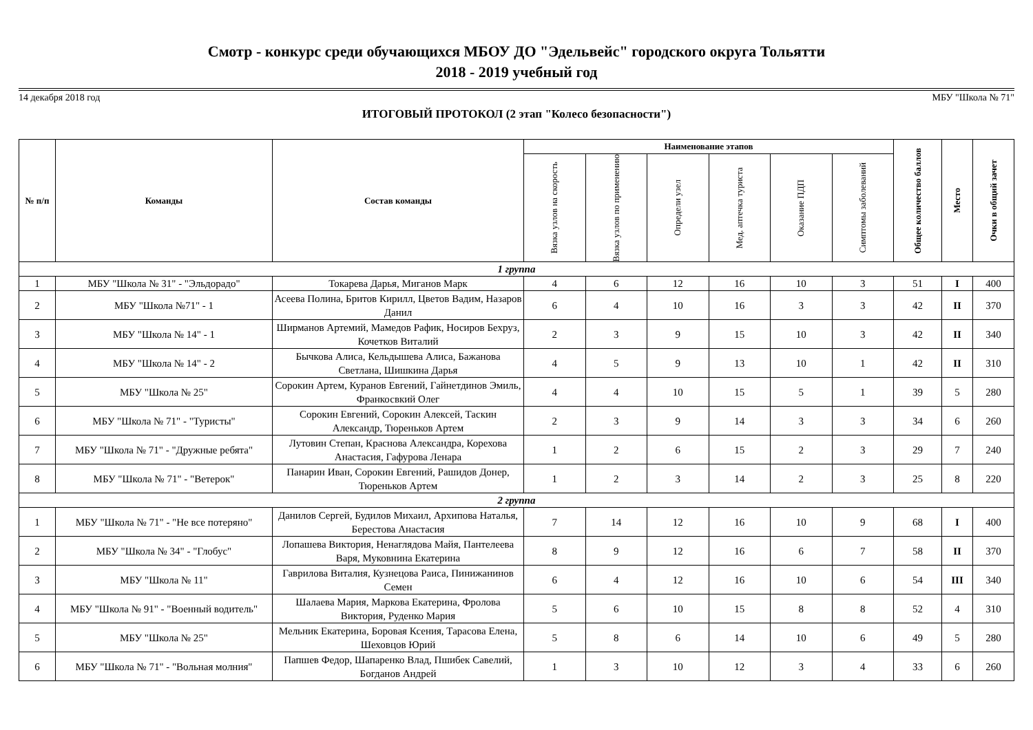Смотр - конкурс среди обучающихся МБОУ ДО "Эдельвейс" городского округа Тольятти
2018 - 2019 учебный год
14 декабря 2018 год МБУ "Школа № 71"
ИТОГОВЫЙ ПРОТОКОЛ (2 этап "Колесо безопасности")
| № п/п | Команды | Состав команды | Наименование этапов | | | | | | Общее количество баллов | Место | Очки в общий зачет |
| --- | --- | --- | --- | --- | --- | --- | --- | --- | --- | --- | --- |
| | | | Вязка узлов на скорость | Вязка узлов по применению | Определи узел | Мед. аптечка туриста | Оказание ПДП | Симптомы заболеваний | | | |
| 1 группа | | | | | | | | | | | |
| 1 | МБУ "Школа № 31" - "Эльдорадо" | Токарева Дарья, Миганов Марк | 4 | 6 | 12 | 16 | 10 | 3 | 51 | I | 400 |
| 2 | МБУ "Школа №71" - 1 | Асеева Полина, Бритов Кирилл, Цветов Вадим, Назаров Данил | 6 | 4 | 10 | 16 | 3 | 3 | 42 | II | 370 |
| 3 | МБУ "Школа № 14" - 1 | Ширманов Артемий, Мамедов Рафик, Носиров Бехруз, Кочетков Виталий | 2 | 3 | 9 | 15 | 10 | 3 | 42 | II | 340 |
| 4 | МБУ "Школа № 14" - 2 | Бычкова Алиса, Кельдышева Алиса, Бажанова Светлана, Шишкина Дарья | 4 | 5 | 9 | 13 | 10 | 1 | 42 | II | 310 |
| 5 | МБУ "Школа № 25" | Сорокин Артем, Куранов Евгений, Гайнетдинов Эмиль, Франкосвкий Олег | 4 | 4 | 10 | 15 | 5 | 1 | 39 | 5 | 280 |
| 6 | МБУ "Школа № 71" - "Туристы" | Сорокин Евгений, Сорокин Алексей, Таскин Александр, Тюреньков Артем | 2 | 3 | 9 | 14 | 3 | 3 | 34 | 6 | 260 |
| 7 | МБУ "Школа № 71" - "Дружные ребята" | Лутовин Степан, Краснова Александра, Корехова Анастасия, Гафурова Ленара | 1 | 2 | 6 | 15 | 2 | 3 | 29 | 7 | 240 |
| 8 | МБУ "Школа № 71" - "Ветерок" | Панарин Иван, Сорокин Евгений, Рашидов Донер, Тюреньков Артем | 1 | 2 | 3 | 14 | 2 | 3 | 25 | 8 | 220 |
| 2 группа | | | | | | | | | | | |
| 1 | МБУ "Школа № 71" - "Не все потеряно" | Данилов Сергей, Будилов Михаил, Архипова Наталья, Берестова Анастасия | 7 | 14 | 12 | 16 | 10 | 9 | 68 | I | 400 |
| 2 | МБУ "Школа № 34" - "Глобус" | Лопашева Виктория, Ненаглядова Майя, Пантелеева Варя, Муковнина Екатерина | 8 | 9 | 12 | 16 | 6 | 7 | 58 | II | 370 |
| 3 | МБУ "Школа № 11" | Гаврилова Виталия, Кузнецова Раиса, Пинижанинов Семен | 6 | 4 | 12 | 16 | 10 | 6 | 54 | III | 340 |
| 4 | МБУ "Школа № 91" - "Военный водитель" | Шалаева Мария, Маркова Екатерина, Фролова Виктория, Руденко Мария | 5 | 6 | 10 | 15 | 8 | 8 | 52 | 4 | 310 |
| 5 | МБУ "Школа № 25" | Мельник Екатерина, Боровая Ксения, Тарасова Елена, Шеховцов Юрий | 5 | 8 | 6 | 14 | 10 | 6 | 49 | 5 | 280 |
| 6 | МБУ "Школа № 71" - "Вольная молния" | Папшев Федор, Шапаренко Влад, Пшибек Савелий, Богданов Андрей | 1 | 3 | 10 | 12 | 3 | 4 | 33 | 6 | 260 |